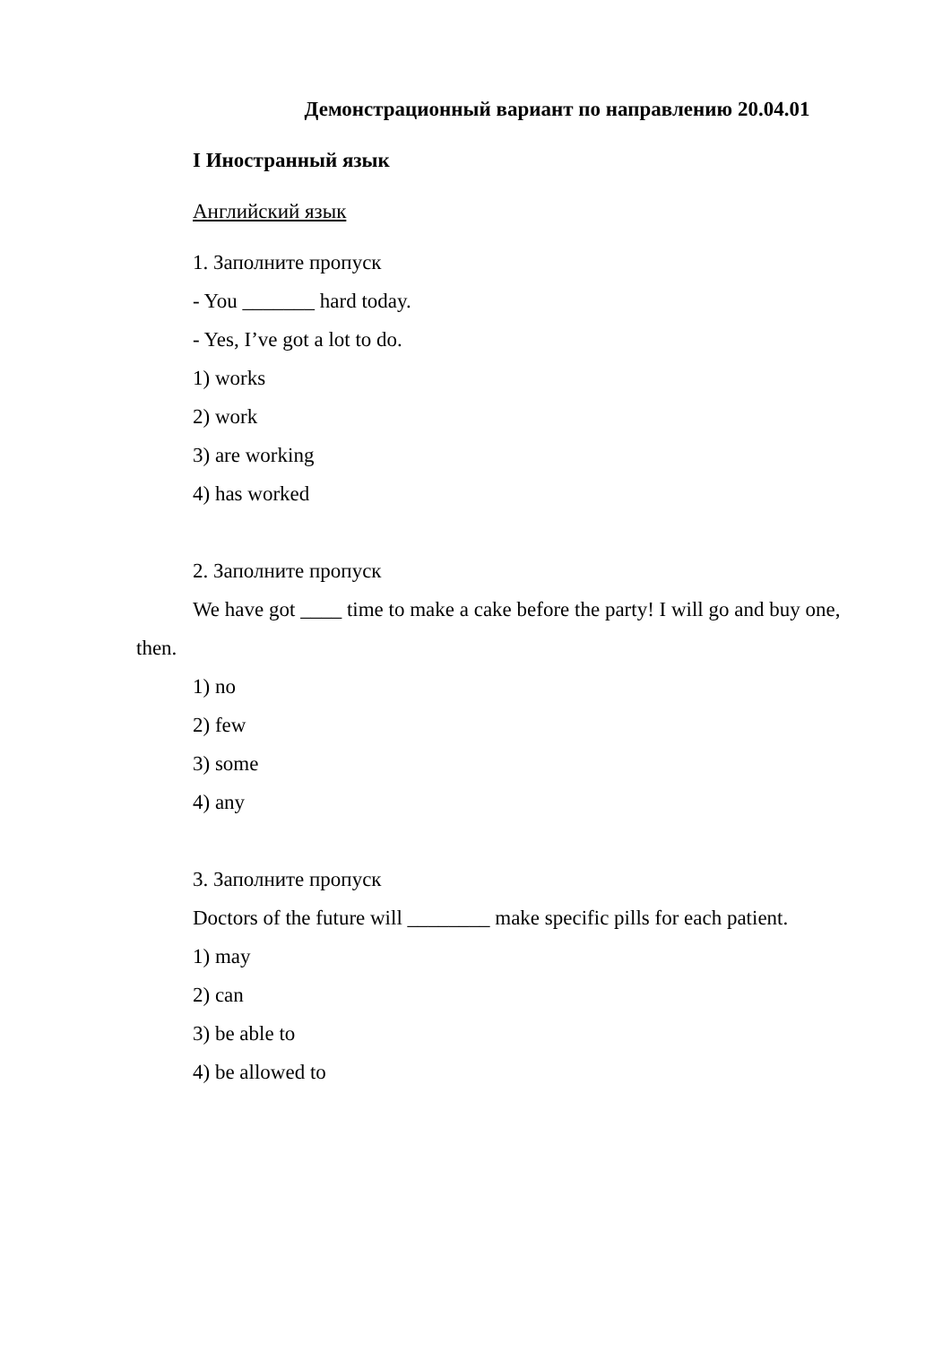Демонстрационный вариант по направлению 20.04.01
I Иностранный язык
Английский язык
1. Заполните пропуск
- You _______ hard today.
- Yes, I’ve got a lot to do.
1) works
2) work
3) are working
4) has worked
2. Заполните пропуск
We have got ____ time to make a cake before the party! I will go and buy one, then.
1) no
2) few
3) some
4) any
3. Заполните пропуск
Doctors of the future will ________ make specific pills for each patient.
1) may
2) can
3) be able to
4) be allowed to